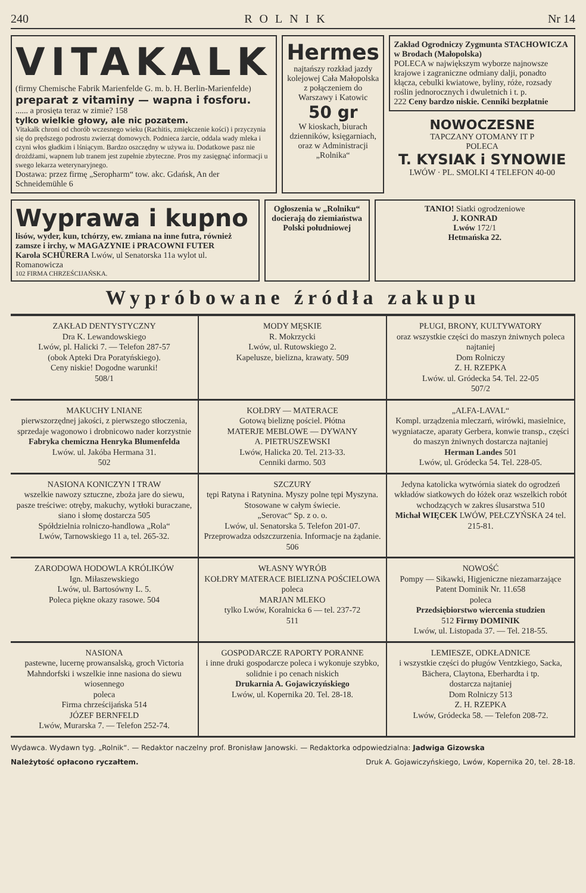240 ROLNIK Nr 14
VITAKALK
(firmy Chemische Fabrik Marienfelde G. m. b. H. Berlin-Marienfelde)
preparat z vitaminy — wapna i fosforu.
...... a prosięta teraz w zimie? 158
tylko wielkie głowy, ale nic pozatem.
Vitakalk chroni od chorób wczesnego wieku (Rachitis, zmiękczenie kości) i przyczynia się do prędszego podrostu zwierząt domowych. Podnieca żarcie, oddala wady mleka i czyni włos gładkim i lśniącym. Bardzo oszczędny w używa iu. Dodatkowe pasz nie drożdżami, wapnem lub tranem jest zupełnie zbyteczne. Pros my zasięgnąć informacji u swego lekarza weterynaryjnego.
Dostawa: przez firmę „Seropharm“ tow. akc. Gdańsk, An der Schneidemühle 6
Hermes
najtańszy rozkład jazdy kolejowej Cała Małopolska z połączeniem do Warszawy i Katowic
50 gr
W kioskach, biurach dzienników, księgarniach, oraz w Administracji „Rolnika“
Zakład Ogrodniczy Zygmunta STACHOWICZA w Brodach (Małopolska)
POLECA w największym wyborze najnowsze krajowe i zagraniczne odmiany dalji, ponadto kłącza, cebulki kwiatowe, byliny, róże, rozsady roślin jednorocznych i dwuletnich i t. p.
222 Ceny bardzo niskie. Cenniki bezpłatnie
NOWOCZESNE
TAPCZANY OTOMANY IT P
POLECA
T. KYSIAK i SYNOWIE
LWÓW · PL. SMOLKI 4 TELEFON 40-00
Wyprawa i kupno
lisów, wyder, kun, tchórzy, ew. zmiana na inne futra, również zamsze i irchy, w MAGAZYNIE i PRACOWNI FUTER
Karola SCHÜRERA Lwów, ul Senatorska 11a wylot ul. Romanowicza
102 FIRMA CHRZEŚCIJAŃSKA.
Ogłoszenia w „Rolniku“ docierają do ziemiaństwa Polski południowej
TANIO! Siatki ogrodzeniowe
J. KONRAD
Lwów 172/1
Hetmańska 22.
Wypróbowane źródła zakupu
ZAKŁAD DENTYSTYCZNY
Dra K. Lewandowskiego
Lwów, pl. Halicki 7. — Telefon 287-57
(obok Apteki Dra Poratyńskiego).
Ceny niskie! Dogodne warunki!
508/1
MODY MĘSKIE
R. Mokrzycki
Lwów, ul. Rutowskiego 2.
Kapelusze, bielizna, krawaty. 509
PŁUGI, BRONY, KULTYWATORY
oraz wszystkie części do maszyn żniwnych poleca najtaniej
Dom Rolniczy
Z. H. RZEPKA
Lwów. ul. Gródecka 54. Tel. 22-05
507/2
MAKUCHY LNIANE
pierwszorzędnej jakości, z pierwszego stłoczenia, sprzedaje wagonowo i drobnicowo nader korzystnie
Fabryka chemiczna Henryka Blumenfelda
Lwów. ul. Jakóba Hermana 31.
502
KOŁDRY — MATERACE
Gotową bieliznę pościel. Płótna
MATERJE MEBLOWE — DYWANY
A. PIETRUSZEWSKI
Lwów, Halicka 20. Tel. 213-33.
Cenniki darmo. 503
„ALFA-LAVAL“
Kompl. urządzenia mleczarń, wirówki, masielnice, wygniatacze, aparaty Gerbera, konwie transp., części do maszyn żniwnych dostarcza najtaniej
Herman Landes 501
Lwów, ul. Gródecka 54. Tel. 228-05.
NASIONA KONICZYN I TRAW
wszelkie nawozy sztuczne, zboża jare do siewu, pasze treściwe: otręby, makuchy, wytłoki buraczane, siano i słomę dostarcza 505
Spółdzielnia rolniczo-handlowa „Rola“
Lwów, Tarnowskiego 11 a, tel. 265-32.
SZCZURY
tępi Ratyna i Ratynina. Myszy polne tępi Myszyna. Stosowane w całym świecie.
„Serovac“ Sp. z o. o.
Lwów, ul. Senatorska 5. Telefon 201-07.
Przeprowadza odszczurzenia. Informacje na żądanie. 506
Jedyna katolicka wytwórnia siatek do ogrodzeń wkładów siatkowych do łóżek oraz wszelkich robót wchodzących w zakres ślusarstwa 510
Michał WIĘCEK LWÓW, PEŁCZYŃSKA 24 tel. 215-81.
ZARODOWA HODOWLA KRÓLIKÓW
Ign. Miłaszewskiego
Lwów, ul. Bartosówny L. 5.
Poleca piękne okazy rasowe. 504
WŁASNY WYRÓB
KOŁDRY MATERACE BIELIZNA POŚCIELOWA
poleca
MARJAN MLEKO
tylko Lwów, Koralnicka 6 — tel. 237-72
511
NOWOŚĆ
Pompy — Sikawki, Higjeniczne niezamarzające
Patent Dominik Nr. 11.658
poleca
Przedsiębiorstwo wiercenia studzien
512 Firmy DOMINIK
Lwów, ul. Listopada 37. — Tel. 218-55.
NASIONA
pastewne, lucernę prowansalską, groch Victoria Mahndorfski i wszelkie inne nasiona do siewu wiosennego
poleca
Firma chrześcijańska 514
JÓZEF BERNFELD
Lwów, Murarska 7. — Telefon 252-74.
GOSPODARCZE RAPORTY PORANNE
i inne druki gospodarcze poleca i wykonuje szybko, solidnie i po cenach niskich
Drukarnia A. Gojawiczyńskiego
Lwów, ul. Kopernika 20. Tel. 28-18.
LEMIESZE, ODKŁADNICE
i wszystkie części do pługów Ventzkiego, Sacka, Bächera, Claytona, Eberhardta i tp.
dostarcza najtaniej
Dom Rolniczy 513
Z. H. RZEPKA
Lwów, Gródecka 58. — Telefon 208-72.
Wydawca. Wydawn tyg. „Rolnik“. — Redaktor naczelny prof. Bronisław Janowski. — Redaktorka odpowiedzialna: Jadwiga Gizowska
Należytość opłacono ryczałtem. Druk A. Gojawiczyńskiego, Lwów, Kopernika 20, tel. 28-18.